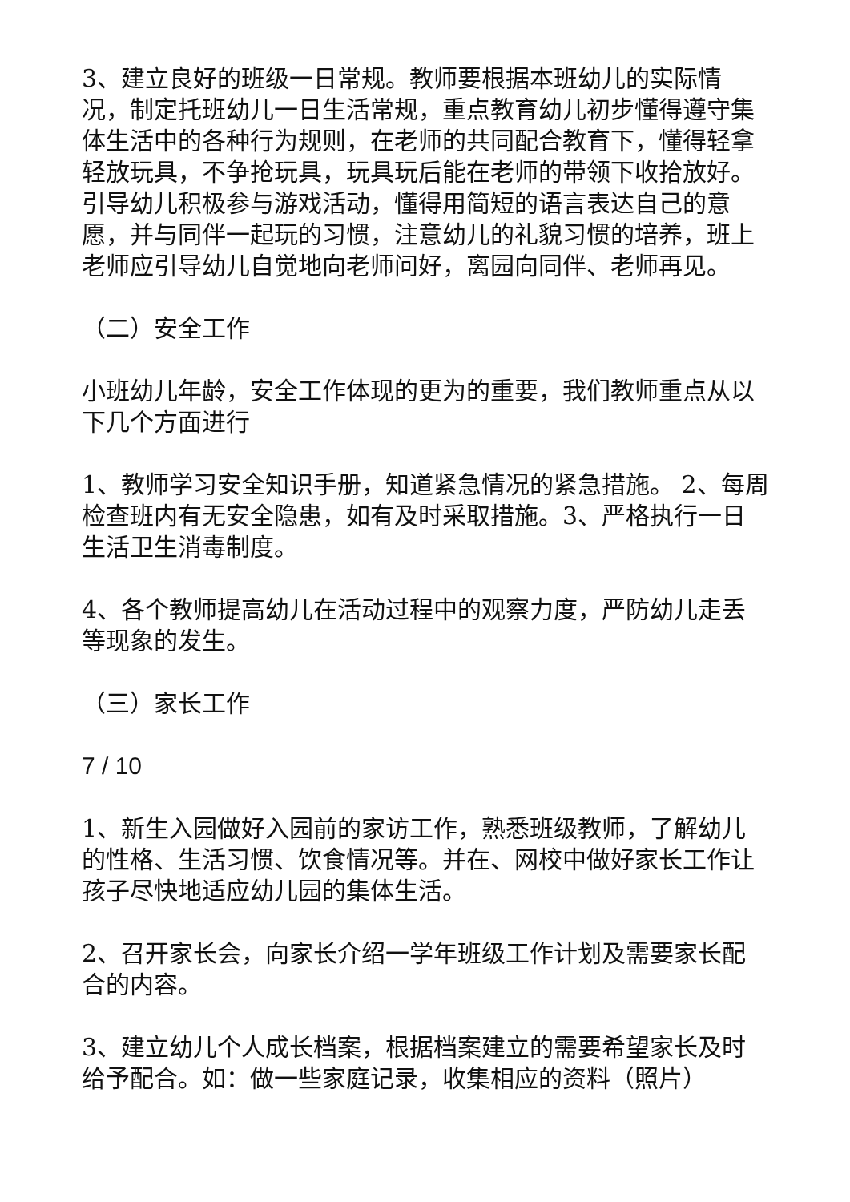3、建立良好的班级一日常规。教师要根据本班幼儿的实际情况，制定托班幼儿一日生活常规，重点教育幼儿初步懂得遵守集体生活中的各种行为规则，在老师的共同配合教育下，懂得轻拿轻放玩具，不争抢玩具，玩具玩后能在老师的带领下收拾放好。引导幼儿积极参与游戏活动，懂得用简短的语言表达自己的意愿，并与同伴一起玩的习惯，注意幼儿的礼貌习惯的培养，班上老师应引导幼儿自觉地向老师问好，离园向同伴、老师再见。
（二）安全工作
小班幼儿年龄，安全工作体现的更为的重要，我们教师重点从以下几个方面进行
1、教师学习安全知识手册，知道紧急情况的紧急措施。 2、每周检查班内有无安全隐患，如有及时采取措施。3、严格执行一日生活卫生消毒制度。
4、各个教师提高幼儿在活动过程中的观察力度，严防幼儿走丢等现象的发生。
（三）家长工作
7 / 10
1、新生入园做好入园前的家访工作，熟悉班级教师，了解幼儿的性格、生活习惯、饮食情况等。并在、网校中做好家长工作让孩子尽快地适应幼儿园的集体生活。
2、召开家长会，向家长介绍一学年班级工作计划及需要家长配合的内容。
3、建立幼儿个人成长档案，根据档案建立的需要希望家长及时给予配合。如：做一些家庭记录，收集相应的资料（照片）